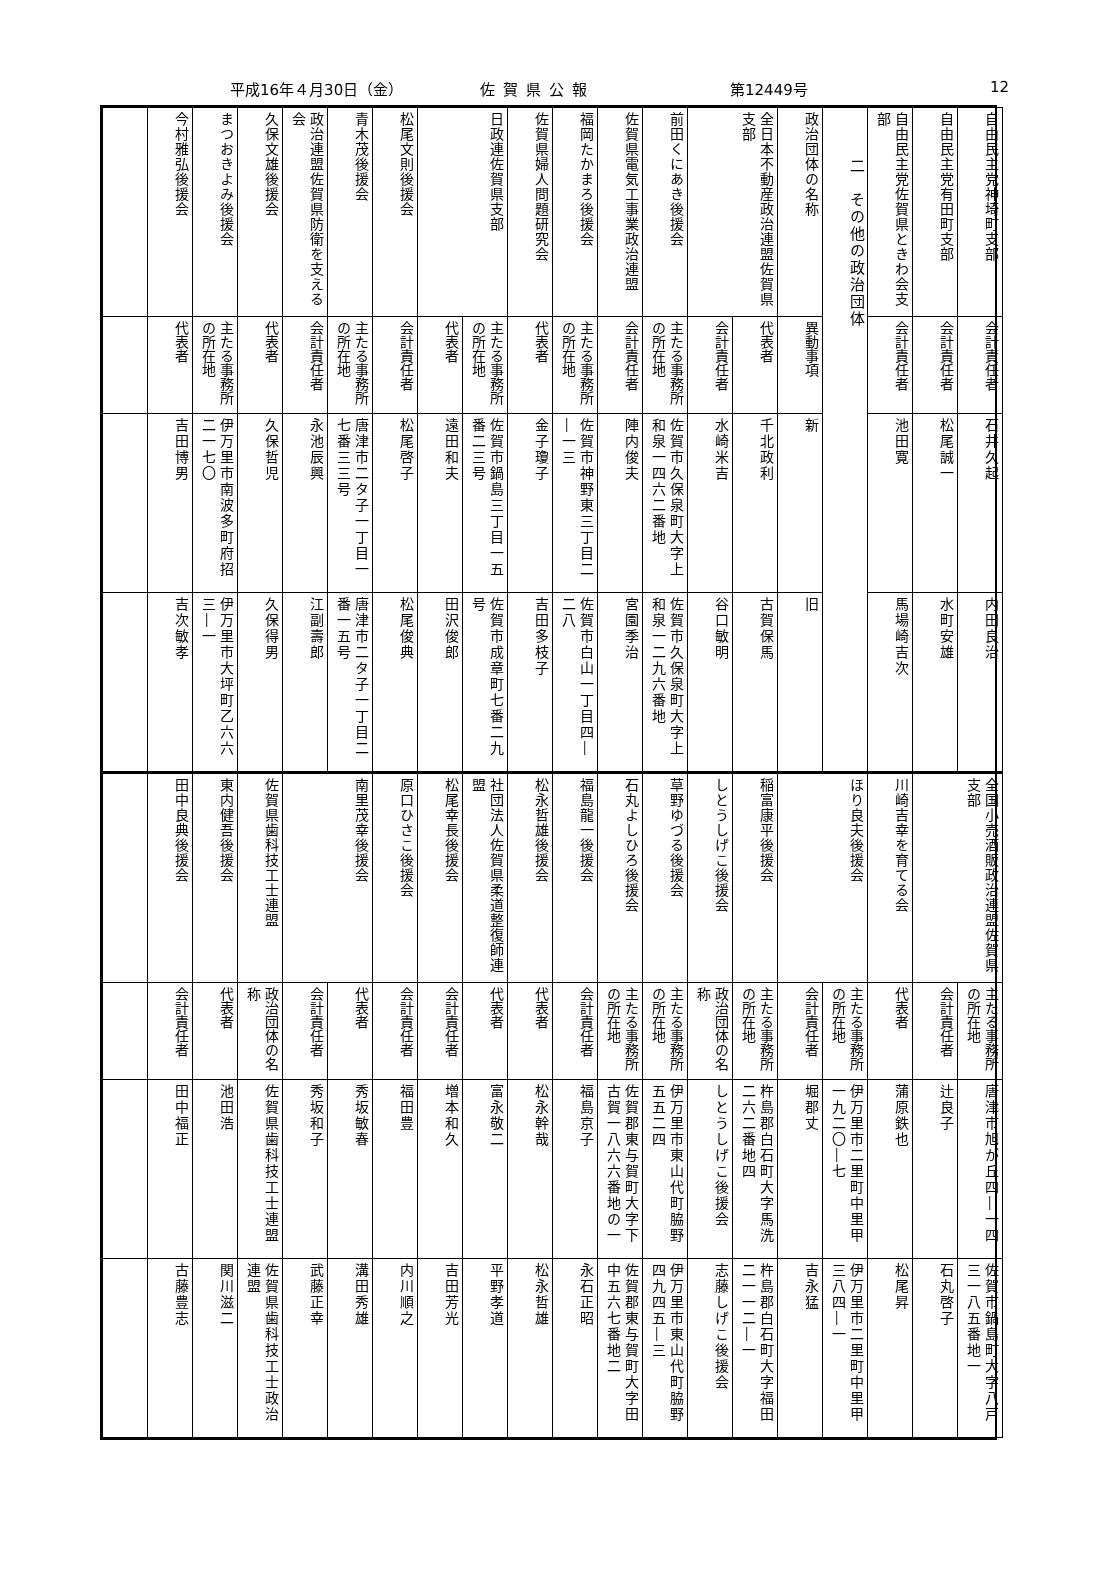平成16年４月30日（金） 佐賀県公報 第12449号 12
| 自由民主党神埼町支部 | 会計責任者 | 石井久起 | 内田良治 |
| 自由民主党有田町支部 | 会計責任者 | 松尾誠一 | 水町安雄 |
| 自由民主党佐賀県ときわ会支部 | 会計責任者 | 池田寛 | 馬場崎吉次 |
| 二 その他の政治団体 | | | |
| 政治団体の名称 | 異動事項 | 新 | 旧 |
| 全日本不動産政治連盟佐賀県支部 | 代表者 | 千北政利 | 古賀保馬 |
| | 会計責任者 | 水崎米吉 | 谷口敏明 |
| 前田くにあき後援会 | 主たる事務所の所在地 | 佐賀市久保泉町大字上和泉一四六二番地 | 佐賀市久保泉町大字上和泉一二九六番地 |
| 佐賀県電気工事業政治連盟 | 会計責任者 | 陣内俊夫 | 宮園季治 |
| 福岡たかまろ後援会 | 主たる事務所の所在地 | 佐賀市神野東三丁目二―一三 | 佐賀市白山一丁目四―二八 |
| 佐賀県婦人問題研究会 | 代表者 | 金子瓊子 | 吉田多枝子 |
| 日政連佐賀県支部 | 主たる事務所の所在地 | 佐賀市鍋島三丁目一五番二三号 | 佐賀市成章町七番二九号 |
| | 代表者 | 遠田和夫 | 田沢俊郎 |
| 松尾文則後援会 | 会計責任者 | 松尾啓子 | 松尾俊典 |
| 青木茂後援会 | 主たる事務所の所在地 | 唐津市二タ子一丁目一七番三三号 | 唐津市二タ子一丁目二番一五号 |
| 政治連盟佐賀県防衛を支える会 | 会計責任者 | 永池辰興 | 江副壽郎 |
| 久保文雄後援会 | 代表者 | 久保哲児 | 久保得男 |
| まつおきよみ後援会 | 主たる事務所の所在地 | 伊万里市南波多町府招二一七〇 | 伊万里市大坪町乙六六三―一 |
| 今村雅弘後援会 | 代表者 | 吉田博男 | 吉次敏孝 |
| 全国小売酒販政治連盟佐賀県支部 | 主たる事務所の所在地 | 唐津市旭が丘四―一四 | 佐賀市鍋島町大字八戸三一八五番地一 |
| | 会計責任者 | 辻良子 | 石丸啓子 |
| 川崎吉幸を育てる会 | 代表者 | 蒲原鉄也 | 松尾昇 |
| ほり良夫後援会 | 主たる事務所の所在地 | 伊万里市二里町中里甲一九二〇―七 | 伊万里市二里町中里甲三八四―一 |
| | 会計責任者 | 堀郡丈 | 吉永猛 |
| 稲富康平後援会 | 主たる事務所の所在地 | 杵島郡白石町大字馬洗二六二番地四 | 杵島郡白石町大字福田二一一二―一 |
| しとうしげこ後援会 | 政治団体の名称 | しとうしげこ後援会 | 志藤しげこ後援会 |
| 草野ゆづる後援会 | 主たる事務所の所在地 | 伊万里市東山代町脇野五五二四 | 伊万里市東山代町脇野四九四五―三 |
| 石丸よしひろ後援会 | 主たる事務所の所在地 | 佐賀郡東与賀町大字下古賀一八六六番地の一 | 佐賀郡東与賀町大字田中五六七番地二 |
| 福島龍一後援会 | 会計責任者 | 福島京子 | 永石正昭 |
| 松永哲雄後援会 | 代表者 | 松永幹哉 | 松永哲雄 |
| 社団法人佐賀県柔道整復師連盟 | 代表者 | 富永敬二 | 平野孝道 |
| 松尾幸長後援会 | 会計責任者 | 増本和久 | 吉田芳光 |
| 原口ひさこ後援会 | 会計責任者 | 福田豊 | 内川順之 |
| 南里茂幸後援会 | 代表者 | 秀坂敏春 | 溝田秀雄 |
| | 会計責任者 | 秀坂和子 | 武藤正幸 |
| 佐賀県歯科技工士連盟 | 政治団体の名称 | 佐賀県歯科技工士連盟 | 佐賀県歯科技工士政治連盟 |
| 東内健吾後援会 | 代表者 | 池田浩 | 関川滋二 |
| 田中良典後援会 | 会計責任者 | 田中福正 | 古藤豊志 |